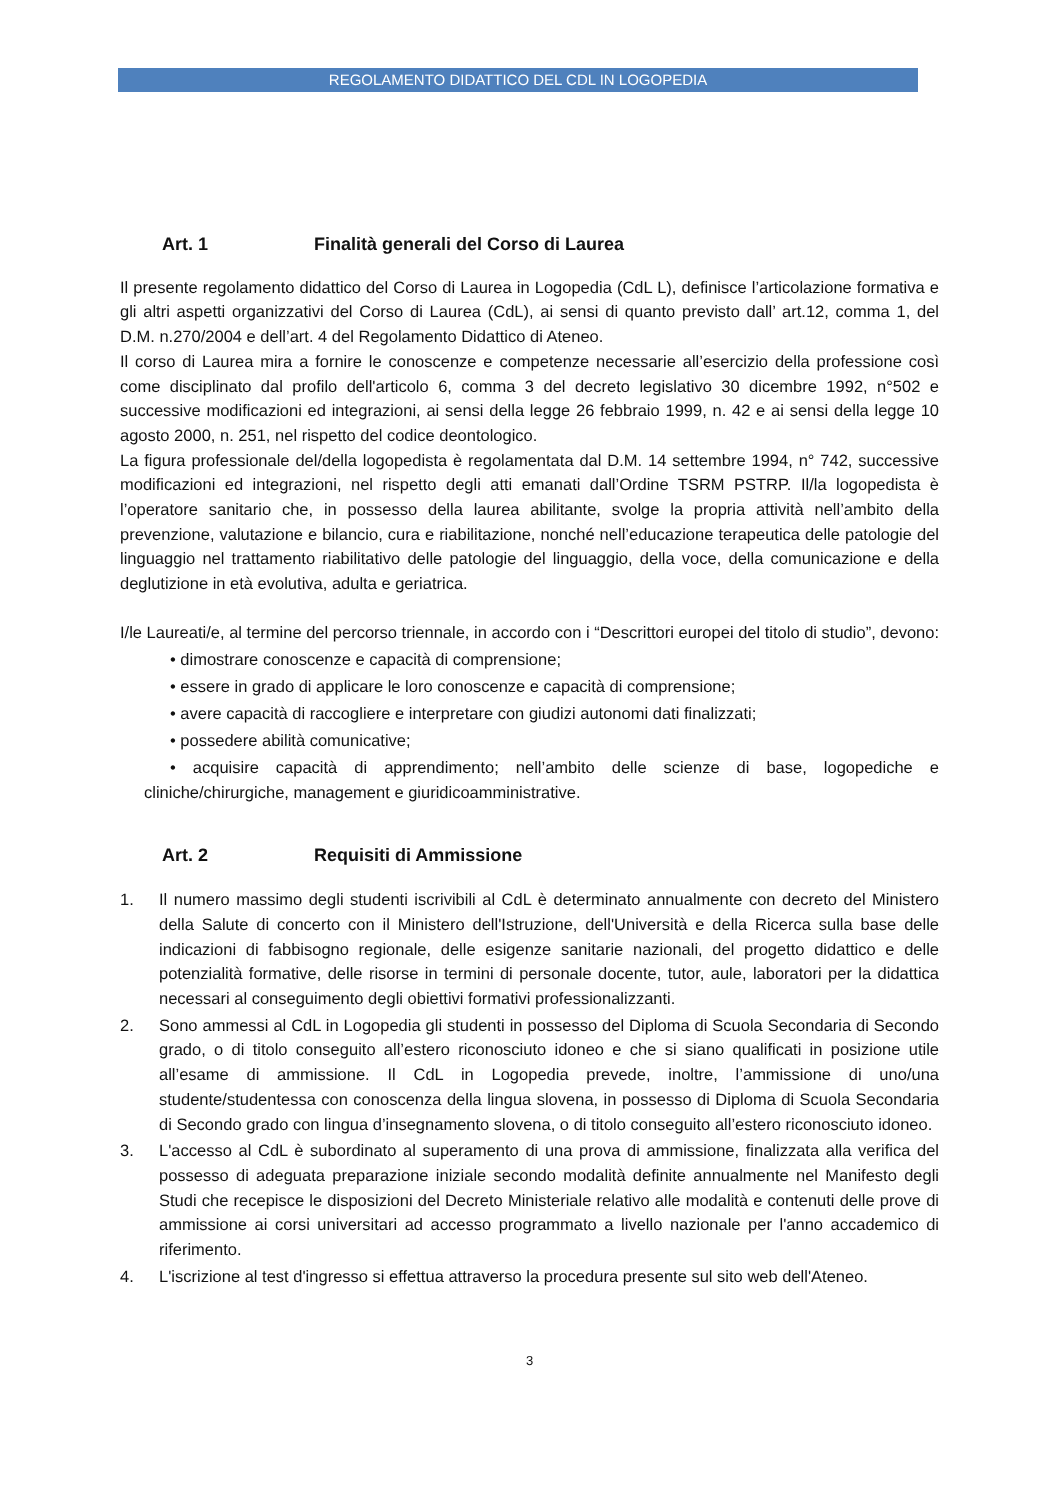REGOLAMENTO DIDATTICO DEL CDL IN LOGOPEDIA
Art. 1 Finalità generali del Corso di Laurea
Il presente regolamento didattico del Corso di Laurea in Logopedia (CdL L), definisce l’articolazione formativa e gli altri aspetti organizzativi del Corso di Laurea (CdL), ai sensi di quanto previsto dall’ art.12, comma 1, del D.M. n.270/2004 e dell’art. 4 del Regolamento Didattico di Ateneo.
Il corso di Laurea mira a fornire le conoscenze e competenze necessarie all’esercizio della professione così come disciplinato dal profilo dell'articolo 6, comma 3 del decreto legislativo 30 dicembre 1992, n°502 e successive modificazioni ed integrazioni, ai sensi della legge 26 febbraio 1999, n. 42 e ai sensi della legge 10 agosto 2000, n. 251, nel rispetto del codice deontologico.
La figura professionale del/della logopedista è regolamentata dal D.M. 14 settembre 1994, n° 742, successive modificazioni ed integrazioni, nel rispetto degli atti emanati dall’Ordine TSRM PSTRP. Il/la logopedista è l’operatore sanitario che, in possesso della laurea abilitante, svolge la propria attività nell’ambito della prevenzione, valutazione e bilancio, cura e riabilitazione, nonché nell’educazione terapeutica delle patologie del linguaggio nel trattamento riabilitativo delle patologie del linguaggio, della voce, della comunicazione e della deglutizione in età evolutiva, adulta e geriatrica.
I/le Laureati/e, al termine del percorso triennale, in accordo con i “Descrittori europei del titolo di studio”, devono:
• dimostrare conoscenze e capacità di comprensione;
• essere in grado di applicare le loro conoscenze e capacità di comprensione;
• avere capacità di raccogliere e interpretare con giudizi autonomi dati finalizzati;
• possedere abilità comunicative;
• acquisire capacità di apprendimento; nell’ambito delle scienze di base, logopediche e cliniche/chirurgiche, management e giuridicoamministrative.
Art. 2 Requisiti di Ammissione
1. Il numero massimo degli studenti iscrivibili al CdL è determinato annualmente con decreto del Ministero della Salute di concerto con il Ministero dell'Istruzione, dell'Università e della Ricerca sulla base delle indicazioni di fabbisogno regionale, delle esigenze sanitarie nazionali, del progetto didattico e delle potenzialità formative, delle risorse in termini di personale docente, tutor, aule, laboratori per la didattica necessari al conseguimento degli obiettivi formativi professionalizzanti.
2. Sono ammessi al CdL in Logopedia gli studenti in possesso del Diploma di Scuola Secondaria di Secondo grado, o di titolo conseguito all’estero riconosciuto idoneo e che si siano qualificati in posizione utile all’esame di ammissione. Il CdL in Logopedia prevede, inoltre, l’ammissione di uno/una studente/studentessa con conoscenza della lingua slovena, in possesso di Diploma di Scuola Secondaria di Secondo grado con lingua d’insegnamento slovena, o di titolo conseguito all’estero riconosciuto idoneo.
3. L'accesso al CdL è subordinato al superamento di una prova di ammissione, finalizzata alla verifica del possesso di adeguata preparazione iniziale secondo modalità definite annualmente nel Manifesto degli Studi che recepisce le disposizioni del Decreto Ministeriale relativo alle modalità e contenuti delle prove di ammissione ai corsi universitari ad accesso programmato a livello nazionale per l'anno accademico di riferimento.
4. L'iscrizione al test d'ingresso si effettua attraverso la procedura presente sul sito web dell'Ateneo.
3